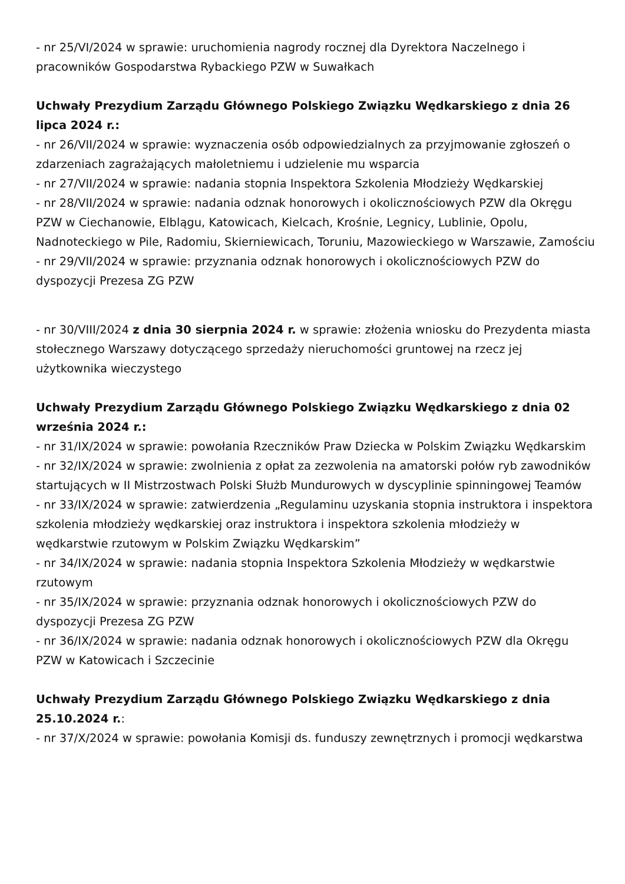- nr 25/VI/2024 w sprawie: uruchomienia nagrody rocznej dla Dyrektora Naczelnego i pracowników Gospodarstwa Rybackiego PZW w Suwałkach
Uchwały Prezydium Zarządu Głównego Polskiego Związku Wędkarskiego z dnia 26 lipca 2024 r.:
- nr 26/VII/2024 w sprawie: wyznaczenia osób odpowiedzialnych za przyjmowanie zgłoszeń o zdarzeniach zagrażających małoletniemu i udzielenie mu wsparcia
- nr 27/VII/2024 w sprawie: nadania stopnia Inspektora Szkolenia Młodzieży Wędkarskiej
- nr 28/VII/2024 w sprawie: nadania odznak honorowych i okolicznościowych PZW dla Okręgu PZW w Ciechanowie, Elblągu, Katowicach, Kielcach, Krośnie, Legnicy, Lublinie, Opolu, Nadnoteckiego w Pile, Radomiu, Skierniewicach, Toruniu, Mazowieckiego w Warszawie, Zamościu
- nr 29/VII/2024 w sprawie: przyznania odznak honorowych i okolicznościowych PZW do dyspozycji Prezesa ZG PZW
- nr 30/VIII/2024 z dnia 30 sierpnia 2024 r. w sprawie: złożenia wniosku do Prezydenta miasta stołecznego Warszawy dotyczącego sprzedaży nieruchomości gruntowej na rzecz jej użytkownika wieczystego
Uchwały Prezydium Zarządu Głównego Polskiego Związku Wędkarskiego z dnia 02 września 2024 r.:
- nr 31/IX/2024 w sprawie: powołania Rzeczników Praw Dziecka w Polskim Związku Wędkarskim
- nr 32/IX/2024 w sprawie: zwolnienia z opłat za zezwolenia na amatorski połów ryb zawodników startujących w II Mistrzostwach Polski Służb Mundurowych w dyscyplinie spinningowej Teamów
- nr 33/IX/2024 w sprawie: zatwierdzenia „Regulaminu uzyskania stopnia instruktora i inspektora szkolenia młodzieży wędkarskiej oraz instruktora i inspektora szkolenia młodzieży w wędkarstwie rzutowym w Polskim Związku Wędkarskim”
- nr 34/IX/2024 w sprawie: nadania stopnia Inspektora Szkolenia Młodzieży w wędkarstwie rzutowym
- nr 35/IX/2024 w sprawie: przyznania odznak honorowych i okolicznościowych PZW do dyspozycji Prezesa ZG PZW
- nr 36/IX/2024 w sprawie: nadania odznak honorowych i okolicznościowych PZW dla Okręgu PZW w Katowicach i Szczecinie
Uchwały Prezydium Zarządu Głównego Polskiego Związku Wędkarskiego z dnia 25.10.2024 r.:
- nr 37/X/2024 w sprawie: powołania Komisji ds. funduszy zewnętrznych i promocji wędkarstwa